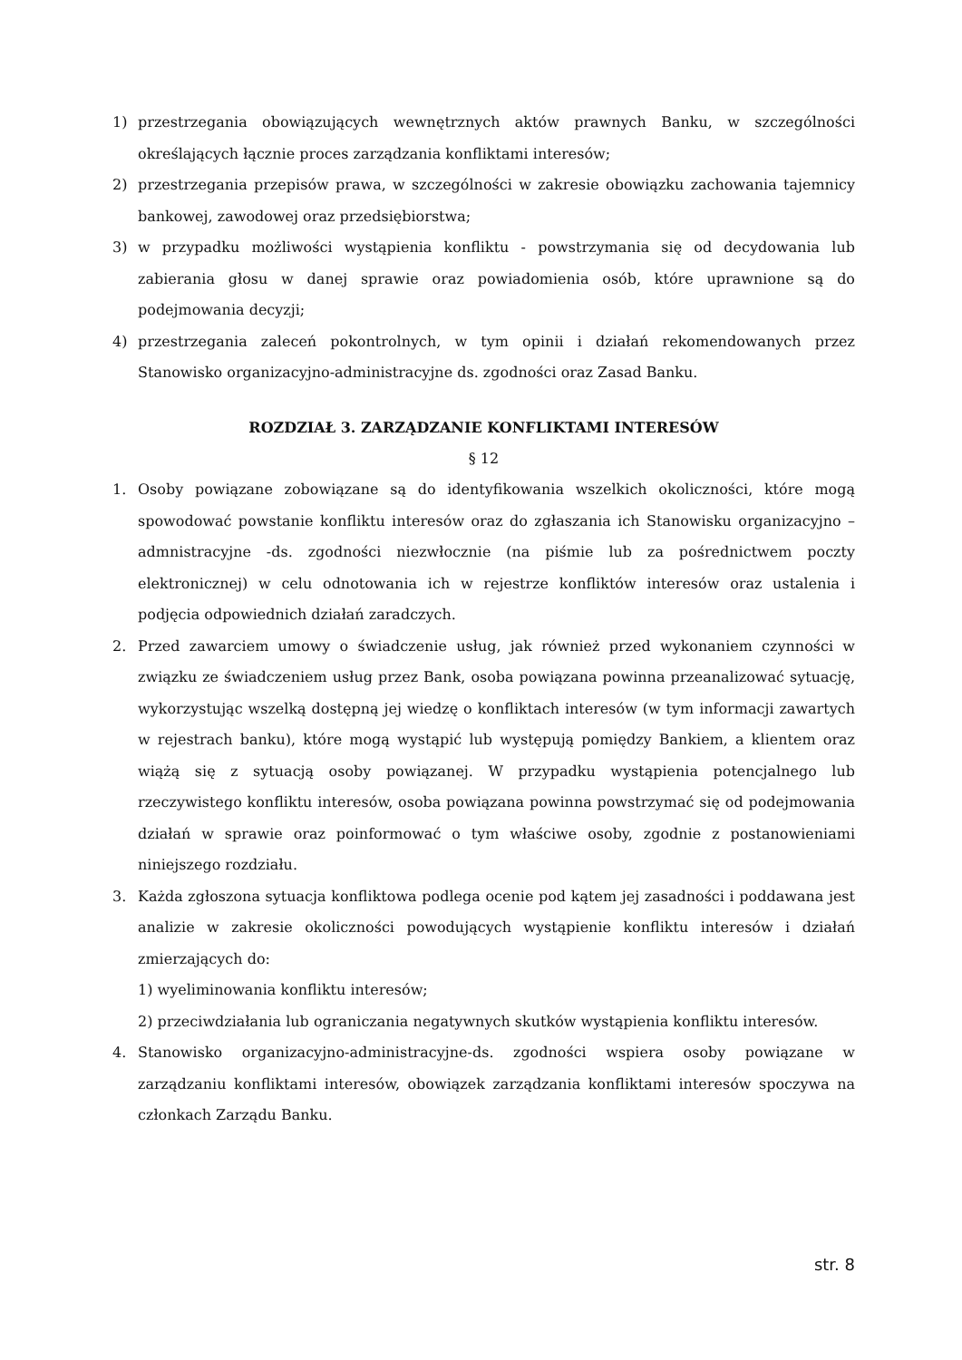1) przestrzegania obowiązujących wewnętrznych aktów prawnych Banku, w szczególności określających łącznie proces zarządzania konfliktami interesów;
2) przestrzegania przepisów prawa, w szczególności w zakresie obowiązku zachowania tajemnicy bankowej, zawodowej oraz przedsiębiorstwa;
3) w przypadku możliwości wystąpienia konfliktu - powstrzymania się od decydowania lub zabierania głosu w danej sprawie oraz powiadomienia osób, które uprawnione są do podejmowania decyzji;
4) przestrzegania zaleceń pokontrolnych, w tym opinii i działań rekomendowanych przez Stanowisko organizacyjno-administracyjne ds. zgodności oraz Zasad Banku.
ROZDZIAŁ 3. ZARZĄDZANIE KONFLIKTAMI INTERESÓW
§ 12
1. Osoby powiązane zobowiązane są do identyfikowania wszelkich okoliczności, które mogą spowodować powstanie konfliktu interesów oraz do zgłaszania ich Stanowisku organizacyjno –admnistracyjne -ds. zgodności niezwłocznie (na piśmie lub za pośrednictwem poczty elektronicznej) w celu odnotowania ich w rejestrze konfliktów interesów oraz ustalenia i podjęcia odpowiednich działań zaradczych.
2. Przed zawarciem umowy o świadczenie usług, jak również przed wykonaniem czynności w związku ze świadczeniem usług przez Bank, osoba powiązana powinna przeanalizować sytuację, wykorzystując wszelką dostępną jej wiedzę o konfliktach interesów (w tym informacji zawartych w rejestrach banku), które mogą wystąpić lub występują pomiędzy Bankiem, a klientem oraz wiążą się z sytuacją osoby powiązanej. W przypadku wystąpienia potencjalnego lub rzeczywistego konfliktu interesów, osoba powiązana powinna powstrzymać się od podejmowania działań w sprawie oraz poinformować o tym właściwe osoby, zgodnie z postanowieniami niniejszego rozdziału.
3. Każda zgłoszona sytuacja konfliktowa podlega ocenie pod kątem jej zasadności i poddawana jest analizie w zakresie okoliczności powodujących wystąpienie konfliktu interesów i działań zmierzających do:
1) wyeliminowania konfliktu interesów;
2) przeciwdziałania lub ograniczania negatywnych skutków wystąpienia konfliktu interesów.
4. Stanowisko organizacyjno-administracyjne-ds. zgodności wspiera osoby powiązane w zarządzaniu konfliktami interesów, obowiązek zarządzania konfliktami interesów spoczywa na członkach Zarządu Banku.
str. 8